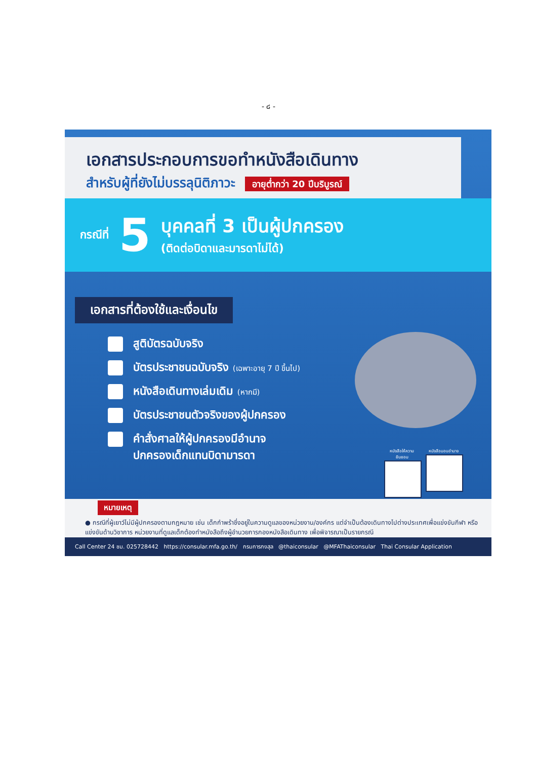- ๘ -
เอกสารประกอบการขอทำหนังสือเดินทาง
สำหรับผู้ที่ยังไม่บรรลุนิติภาวะ อายุต่ำกว่า 20 ปีบริบูรณ์
กรณีที่ 5
บุคคลที่ 3 เป็นผู้ปกครอง
(ติดต่อบิดาและมารดาไม่ได้)
เอกสารที่ต้องใช้และเงื่อนไข
สูติบัตรฉบับจริง
บัตรประชาชนฉบับจริง (เฉพาะอายุ 7 ปี ขึ้นไป)
หนังสือเดินทางเล่มเดิม (หากมี)
บัตรประชาชนตัวจริงของผู้ปกครอง
คำสั่งศาลให้ผู้ปกครองมีอำนาจ
ปกครองเด็กแทนบิดามารดา
หนังสือให้ความยินยอม
หนังสือมอบอำนาจ
หมายเหตุ
● กรณีที่ผู้เยาว์ไม่มีผู้ปกครองตามกฎหมาย เช่น เด็กกำพร้าซึ่งอยู่ในความดูแลของหน่วยงาน/องค์กร แต่จำเป็นต้องเดินทางไปต่างประเทศเพื่อแข่งขันกีฬา หรือแข่งขันด้านวิชาการ หน่วยงานที่ดูแลเด็กต้องทำหนังสือถึงผู้อำนวยการกองหนังสือเดินทาง เพื่อพิจารณาเป็นรายกรณี
Call Center 24 ชม. 025728442 https://consular.mfa.go.th/ กรมการกงสุล @thaiconsular @MFAThaiconsular Thai Consular Application